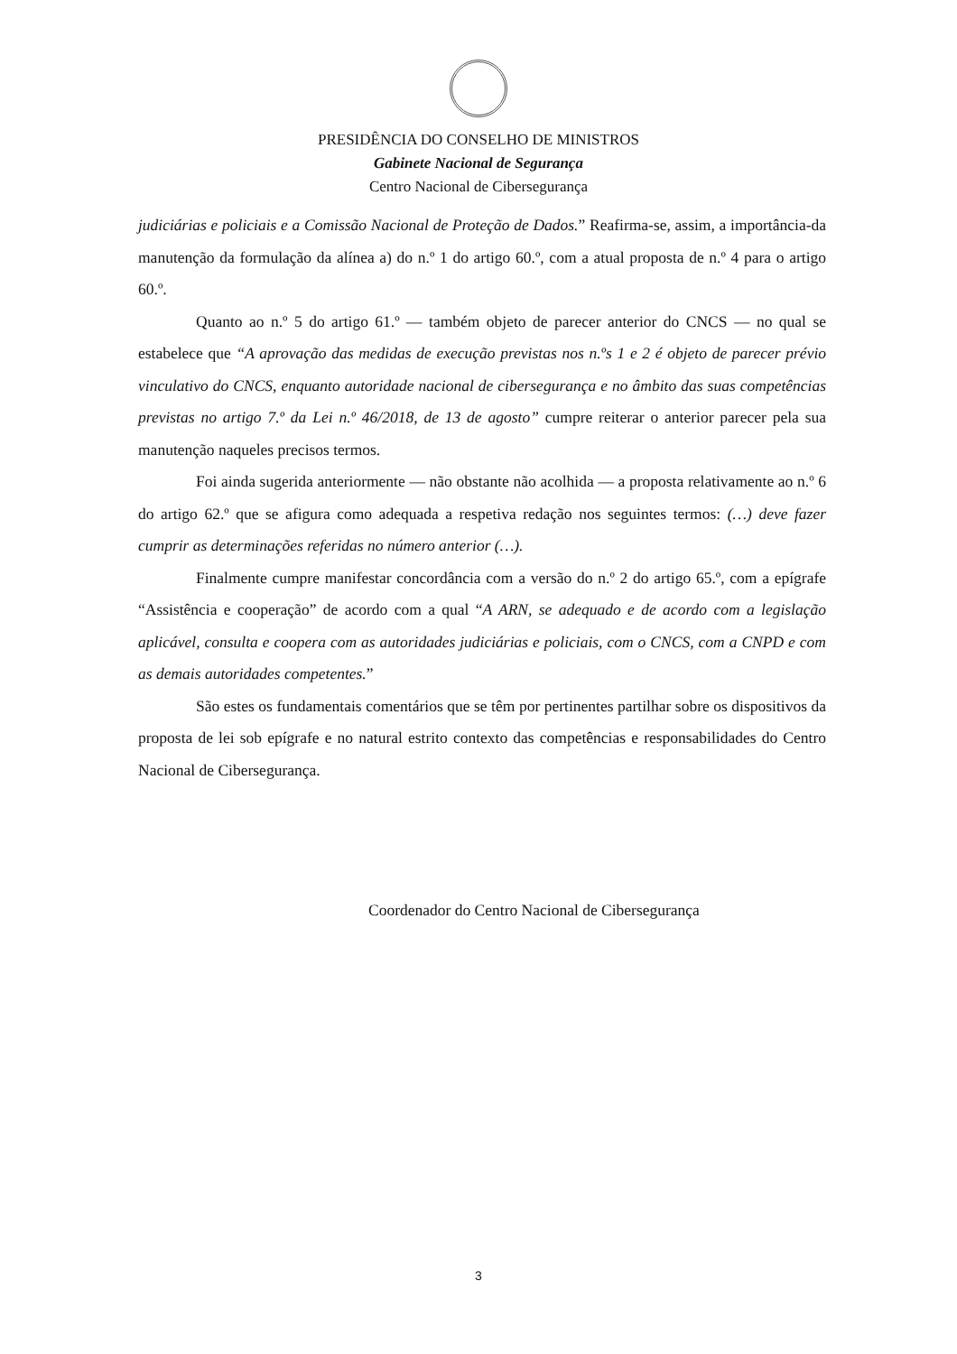PRESIDÊNCIA DO CONSELHO DE MINISTROS
Gabinete Nacional de Segurança
Centro Nacional de Cibersegurança
judiciárias e policiais e a Comissão Nacional de Proteção de Dados.” Reafirma-se, assim, a importância-da manutenção da formulação da alínea a) do n.º 1 do artigo 60.º, com a atual proposta de n.º 4 para o artigo 60.º.
Quanto ao n.º 5 do artigo 61.º — também objeto de parecer anterior do CNCS — no qual se estabelece que “A aprovação das medidas de execução previstas nos n.ºs 1 e 2 é objeto de parecer prévio vinculativo do CNCS, enquanto autoridade nacional de cibersegurança e no âmbito das suas competências previstas no artigo 7.º da Lei n.º 46/2018, de 13 de agosto” cumpre reiterar o anterior parecer pela sua manutenção naqueles precisos termos.
Foi ainda sugerida anteriormente — não obstante não acolhida — a proposta relativamente ao n.º 6 do artigo 62.º que se afigura como adequada a respetiva redação nos seguintes termos: (…) deve fazer cumprir as determinações referidas no número anterior (…).
Finalmente cumpre manifestar concordância com a versão do n.º 2 do artigo 65.º, com a epígrafe “Assistência e cooperação” de acordo com a qual “A ARN, se adequado e de acordo com a legislação aplicável, consulta e coopera com as autoridades judiciárias e policiais, com o CNCS, com a CNPD e com as demais autoridades competentes.”
São estes os fundamentais comentários que se têm por pertinentes partilhar sobre os dispositivos da proposta de lei sob epígrafe e no natural estrito contexto das competências e responsabilidades do Centro Nacional de Cibersegurança.
Coordenador do Centro Nacional de Cibersegurança
3